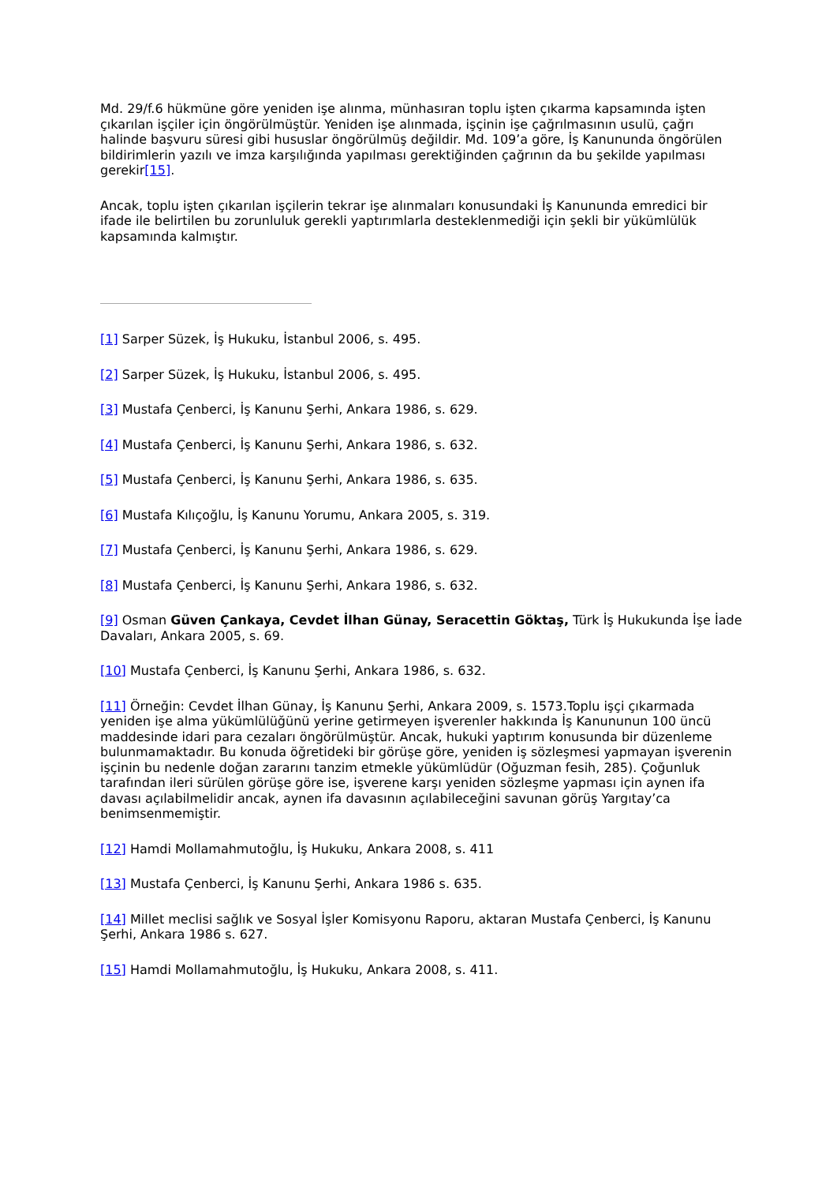Md. 29/f.6 hükmüne göre yeniden işe alınma, münhasıran toplu işten çıkarma kapsamında işten çıkarılan işçiler için öngörülmüştür. Yeniden işe alınmada, işçinin işe çağrılmasının usulü, çağrı halinde başvuru süresi gibi hususlar öngörülmüş değildir. Md. 109’a göre, İş Kanununda öngörülen bildirimlerin yazılı ve imza karşılığında yapılması gerektiğinden çağrının da bu şekilde yapılması gerekir[15].
Ancak, toplu işten çıkarılan işçilerin tekrar işe alınmaları konusundaki İş Kanununda emredici bir ifade ile belirtilen bu zorunluluk gerekli yaptırımlarla desteklenmediği için şekli bir yükümlülük kapsamında kalmıştır.
[1] Sarper Süzek, İş Hukuku, İstanbul 2006, s. 495.
[2] Sarper Süzek, İş Hukuku, İstanbul 2006, s. 495.
[3] Mustafa Çenberci, İş Kanunu Şerhi, Ankara 1986, s. 629.
[4] Mustafa Çenberci, İş Kanunu Şerhi, Ankara 1986, s. 632.
[5] Mustafa Çenberci, İş Kanunu Şerhi, Ankara 1986, s. 635.
[6] Mustafa Kılıçoğlu, İş Kanunu Yorumu, Ankara 2005, s. 319.
[7] Mustafa Çenberci, İş Kanunu Şerhi, Ankara 1986, s. 629.
[8] Mustafa Çenberci, İş Kanunu Şerhi, Ankara 1986, s. 632.
[9] Osman Güven Çankaya, Cevdet İlhan Günay, Seracettin Göktaş, Türk İş Hukukunda İşe İade Davaları, Ankara 2005, s. 69.
[10] Mustafa Çenberci, İş Kanunu Şerhi, Ankara 1986, s. 632.
[11] Örneğin: Cevdet İlhan Günay, İş Kanunu Şerhi, Ankara 2009, s. 1573.Toplu işçi çıkarmada yeniden işe alma yükümlülüğünü yerine getirmeyen işverenler hakkında İş Kanununun 100 üncü maddesinde idari para cezaları öngörülmüştür. Ancak, hukuki yaptırım konusunda bir düzenleme bulunmamaktadır. Bu konuda öğretideki bir görüşe göre, yeniden iş sözleşmesi yapmayan işverenin işçinin bu nedenle doğan zararını tanzim etmekle yükümlüdür (Oğuzman fesih, 285). Çoğunluk tarafından ileri sürülen görüşe göre ise, işverene karşı yeniden sözleşme yapması için aynen ifa davası açılabilmelidir ancak, aynen ifa davasının açılabileceğini savunan görüş Yargıtay’ca benimsenmemiştir.
[12] Hamdi Mollamahmutoğlu, İş Hukuku, Ankara 2008, s. 411
[13] Mustafa Çenberci, İş Kanunu Şerhi, Ankara 1986 s. 635.
[14] Millet meclisi sağlık ve Sosyal İşler Komisyonu Raporu, aktaran Mustafa Çenberci, İş Kanunu Şerhi, Ankara 1986 s. 627.
[15] Hamdi Mollamahmutoğlu, İş Hukuku, Ankara 2008, s. 411.